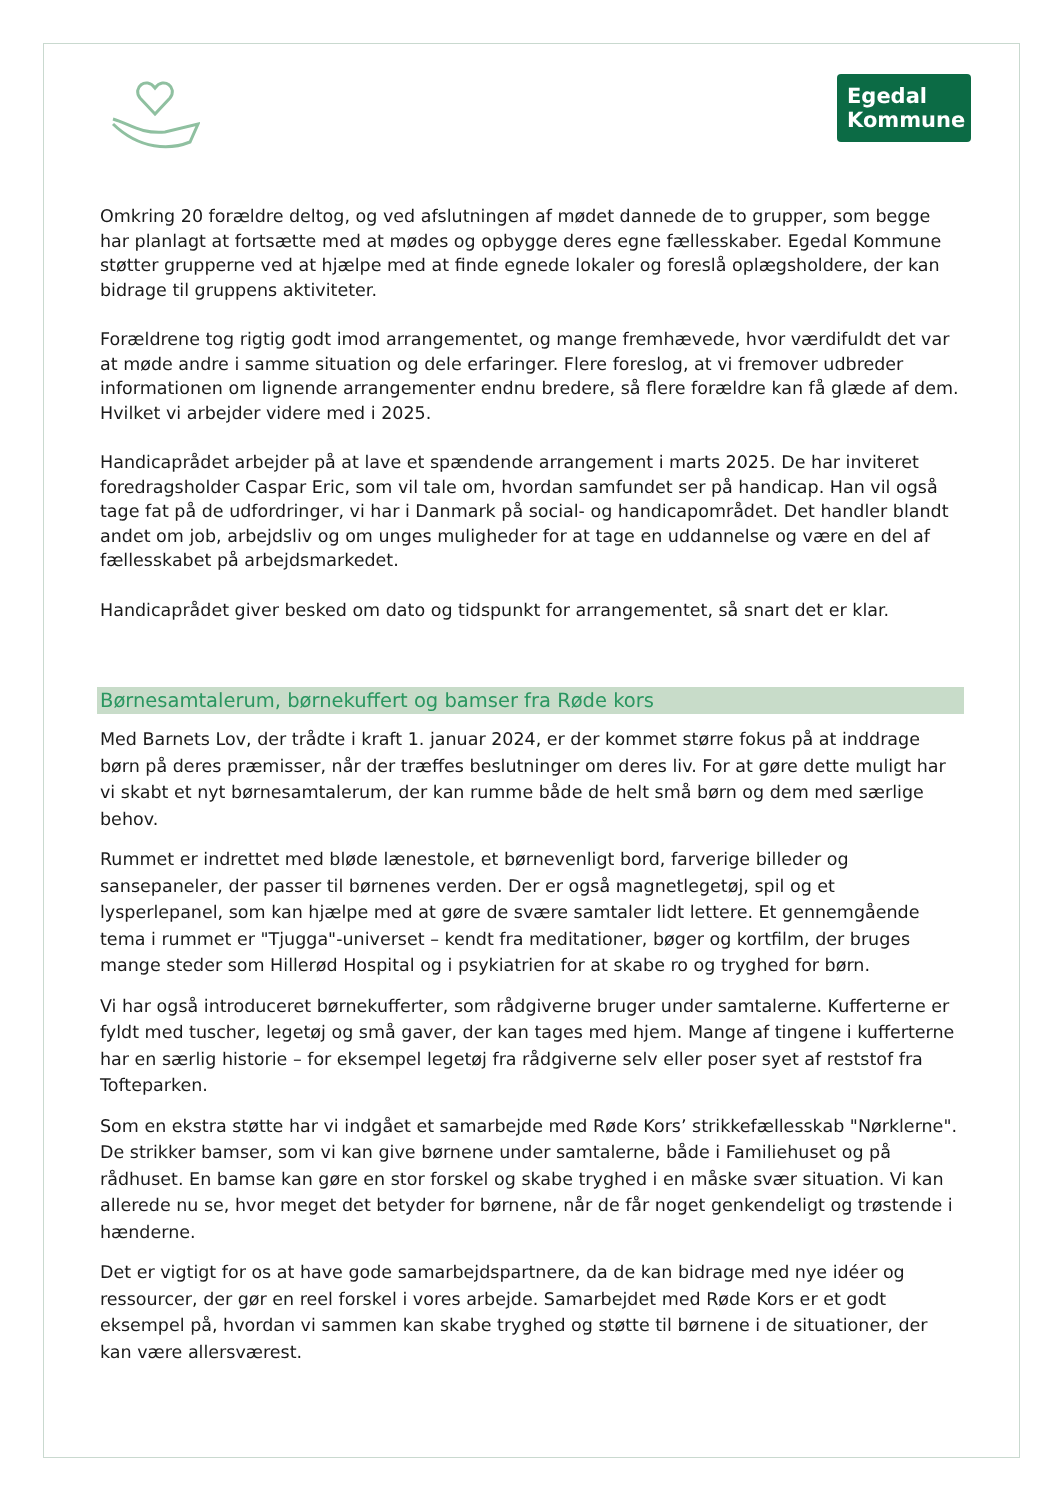Egedal
Kommune
Omkring 20 forældre deltog, og ved afslutningen af mødet dannede de to grupper, som begge har planlagt at fortsætte med at mødes og opbygge deres egne fællesskaber. Egedal Kommune støtter grupperne ved at hjælpe med at finde egnede lokaler og foreslå oplægsholdere, der kan bidrage til gruppens aktiviteter.
Forældrene tog rigtig godt imod arrangementet, og mange fremhævede, hvor værdifuldt det var at møde andre i samme situation og dele erfaringer. Flere foreslog, at vi fremover udbreder informationen om lignende arrangementer endnu bredere, så flere forældre kan få glæde af dem. Hvilket vi arbejder videre med i 2025.
Handicaprådet arbejder på at lave et spændende arrangement i marts 2025. De har inviteret foredragsholder Caspar Eric, som vil tale om, hvordan samfundet ser på handicap. Han vil også tage fat på de udfordringer, vi har i Danmark på social- og handicapområdet. Det handler blandt andet om job, arbejdsliv og om unges muligheder for at tage en uddannelse og være en del af fællesskabet på arbejdsmarkedet.
Handicaprådet giver besked om dato og tidspunkt for arrangementet, så snart det er klar.
Børnesamtalerum, børnekuffert og bamser fra Røde kors
Med Barnets Lov, der trådte i kraft 1. januar 2024, er der kommet større fokus på at inddrage børn på deres præmisser, når der træffes beslutninger om deres liv. For at gøre dette muligt har vi skabt et nyt børnesamtalerum, der kan rumme både de helt små børn og dem med særlige behov.
Rummet er indrettet med bløde lænestole, et børnevenligt bord, farverige billeder og sansepaneler, der passer til børnenes verden. Der er også magnetlegetøj, spil og et lysperlepanel, som kan hjælpe med at gøre de svære samtaler lidt lettere. Et gennemgående tema i rummet er "Tjugga"-universet – kendt fra meditationer, bøger og kortfilm, der bruges mange steder som Hillerød Hospital og i psykiatrien for at skabe ro og tryghed for børn.
Vi har også introduceret børnekufferter, som rådgiverne bruger under samtalerne. Kufferterne er fyldt med tuscher, legetøj og små gaver, der kan tages med hjem. Mange af tingene i kufferterne har en særlig historie – for eksempel legetøj fra rådgiverne selv eller poser syet af reststof fra Tofteparken.
Som en ekstra støtte har vi indgået et samarbejde med Røde Kors’ strikkefællesskab "Nørklerne". De strikker bamser, som vi kan give børnene under samtalerne, både i Familiehuset og på rådhuset. En bamse kan gøre en stor forskel og skabe tryghed i en måske svær situation. Vi kan allerede nu se, hvor meget det betyder for børnene, når de får noget genkendeligt og trøstende i hænderne.
Det er vigtigt for os at have gode samarbejdspartnere, da de kan bidrage med nye idéer og ressourcer, der gør en reel forskel i vores arbejde. Samarbejdet med Røde Kors er et godt eksempel på, hvordan vi sammen kan skabe tryghed og støtte til børnene i de situationer, der kan være allersværest.